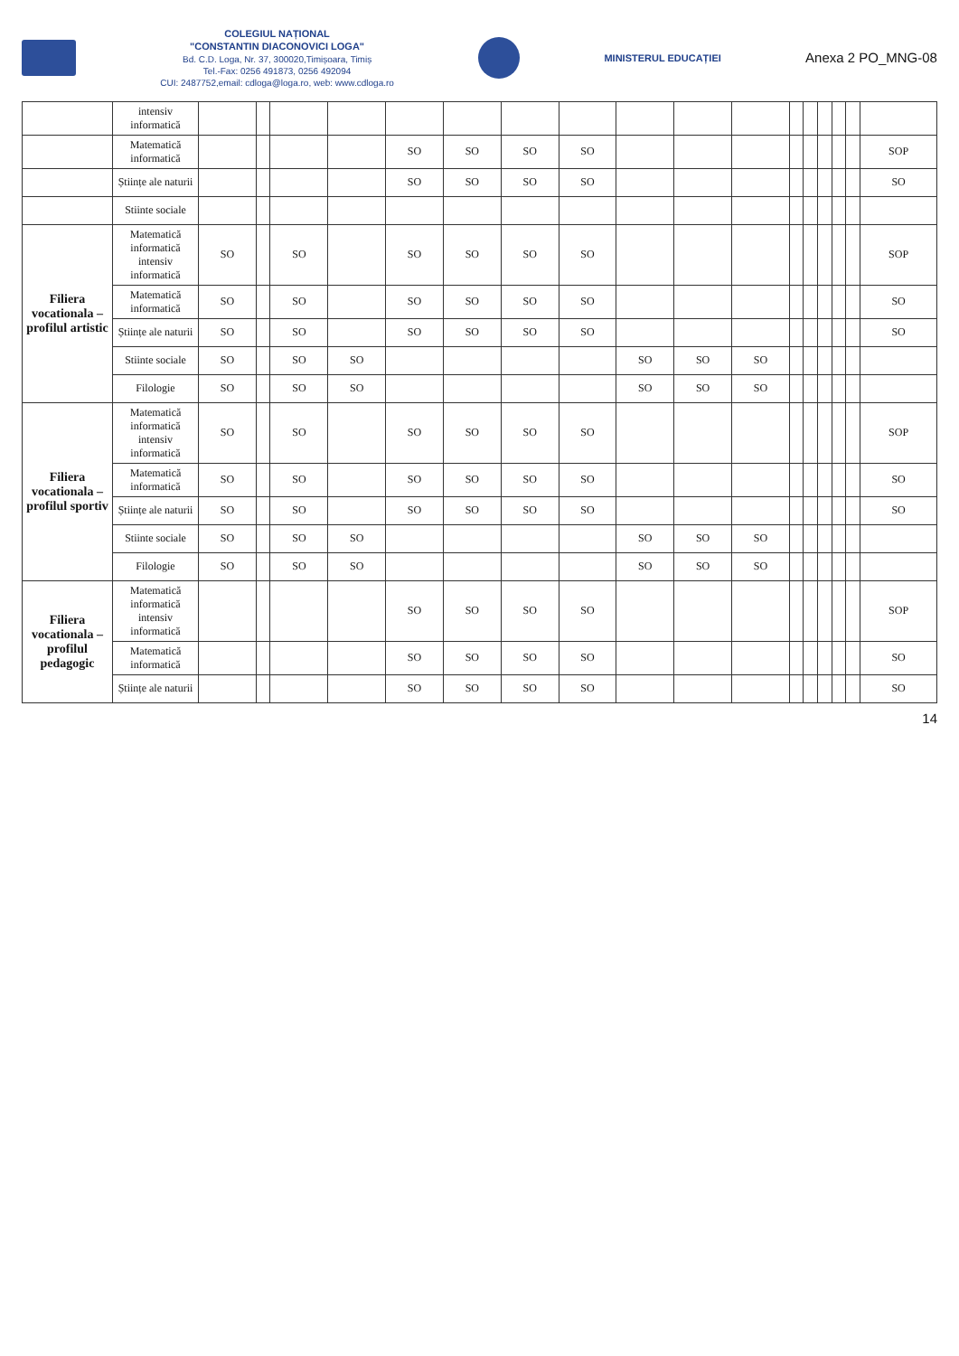COLEGIUL NAȚIONAL
"CONSTANTIN DIACONOVICI LOGA"
Bd. C.D. Loga, Nr. 37, 300020,Timișoara, Timiș
Tel.-Fax: 0256 491873, 0256 492094
CUI: 2487752,email: cdloga@loga.ro, web: www.cdloga.ro
MINISTERUL EDUCAȚIEI
Anexa 2 PO_MNG-08
| | intensiv informatică | | | | | | | | | | | | | | | | | |
| | Matematică informatică | | | | | SO | SO | SO | SO | | | | | | | | | SOP |
| | Științe ale naturii | | | | | SO | SO | SO | SO | | | | | | | | | SO |
| | Stiinte sociale | | | | | | | | | | | | | | | | | |
| Filiera vocationala – profilul artistic | Matematică informatică intensiv informatică | SO | | SO | | SO | SO | SO | SO | | | | | | | | | SOP |
| | Matematică informatică | SO | | SO | | SO | SO | SO | SO | | | | | | | | | SO |
| | Științe ale naturii | SO | | SO | | SO | SO | SO | SO | | | | | | | | | SO |
| | Stiinte sociale | SO | | SO | SO | | | | | SO | SO | SO | | | | | | |
| | Filologie | SO | | SO | SO | | | | | SO | SO | SO | | | | | | |
| Filiera vocationala – profilul sportiv | Matematică informatică intensiv informatică | SO | | SO | | SO | SO | SO | SO | | | | | | | | | SOP |
| | Matematică informatică | SO | | SO | | SO | SO | SO | SO | | | | | | | | | SO |
| | Științe ale naturii | SO | | SO | | SO | SO | SO | SO | | | | | | | | | SO |
| | Stiinte sociale | SO | | SO | SO | | | | | SO | SO | SO | | | | | | |
| | Filologie | SO | | SO | SO | | | | | SO | SO | SO | | | | | | |
| Filiera vocationala – profilul pedagogic | Matematică informatică intensiv informatică | | | | | SO | SO | SO | SO | | | | | | | | | SOP |
| | Matematică informatică | | | | | SO | SO | SO | SO | | | | | | | | | SO |
| | Științe ale naturii | | | | | SO | SO | SO | SO | | | | | | | | | SO |
14